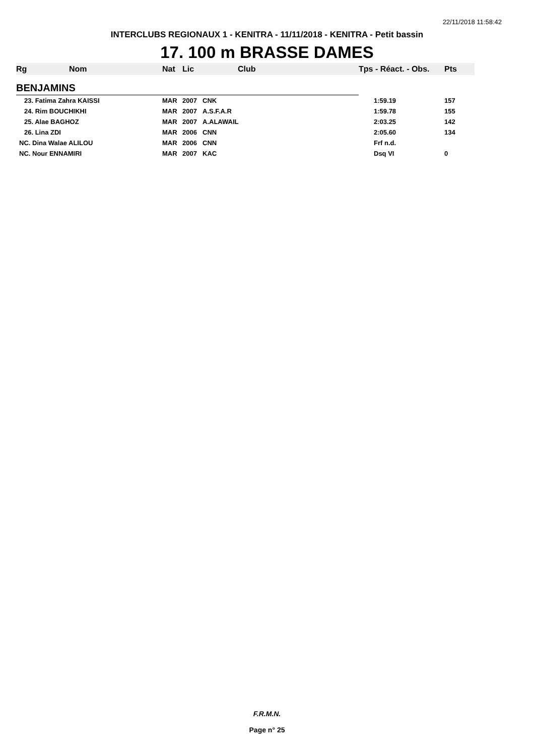22/11/2018 11:58:42
INTERCLUBS REGIONAUX 1 - KENITRA - 11/11/2018 - KENITRA - Petit bassin
17. 100 m BRASSE DAMES
| Rg | Nom | Nat | Lic | Club | Tps - Réact. - Obs. | Pts |
| --- | --- | --- | --- | --- | --- | --- |
| BENJAMINS | | | | | | |
| 23. Fatima Zahra KAISSI | | MAR | 2007 | CNK | 1:59.19 | 157 |
| 24. Rim BOUCHIKHI | | MAR | 2007 | A.S.F.A.R | 1:59.78 | 155 |
| 25. Alae BAGHOZ | | MAR | 2007 | A.ALAWAIL | 2:03.25 | 142 |
| 26. Lina ZDI | | MAR | 2006 | CNN | 2:05.60 | 134 |
| NC. Dina Walae ALILOU | | MAR | 2006 | CNN | Frf n.d. | |
| NC. Nour ENNAMIRI | | MAR | 2007 | KAC | Dsq VI | 0 |
F.R.M.N.
Page n° 25